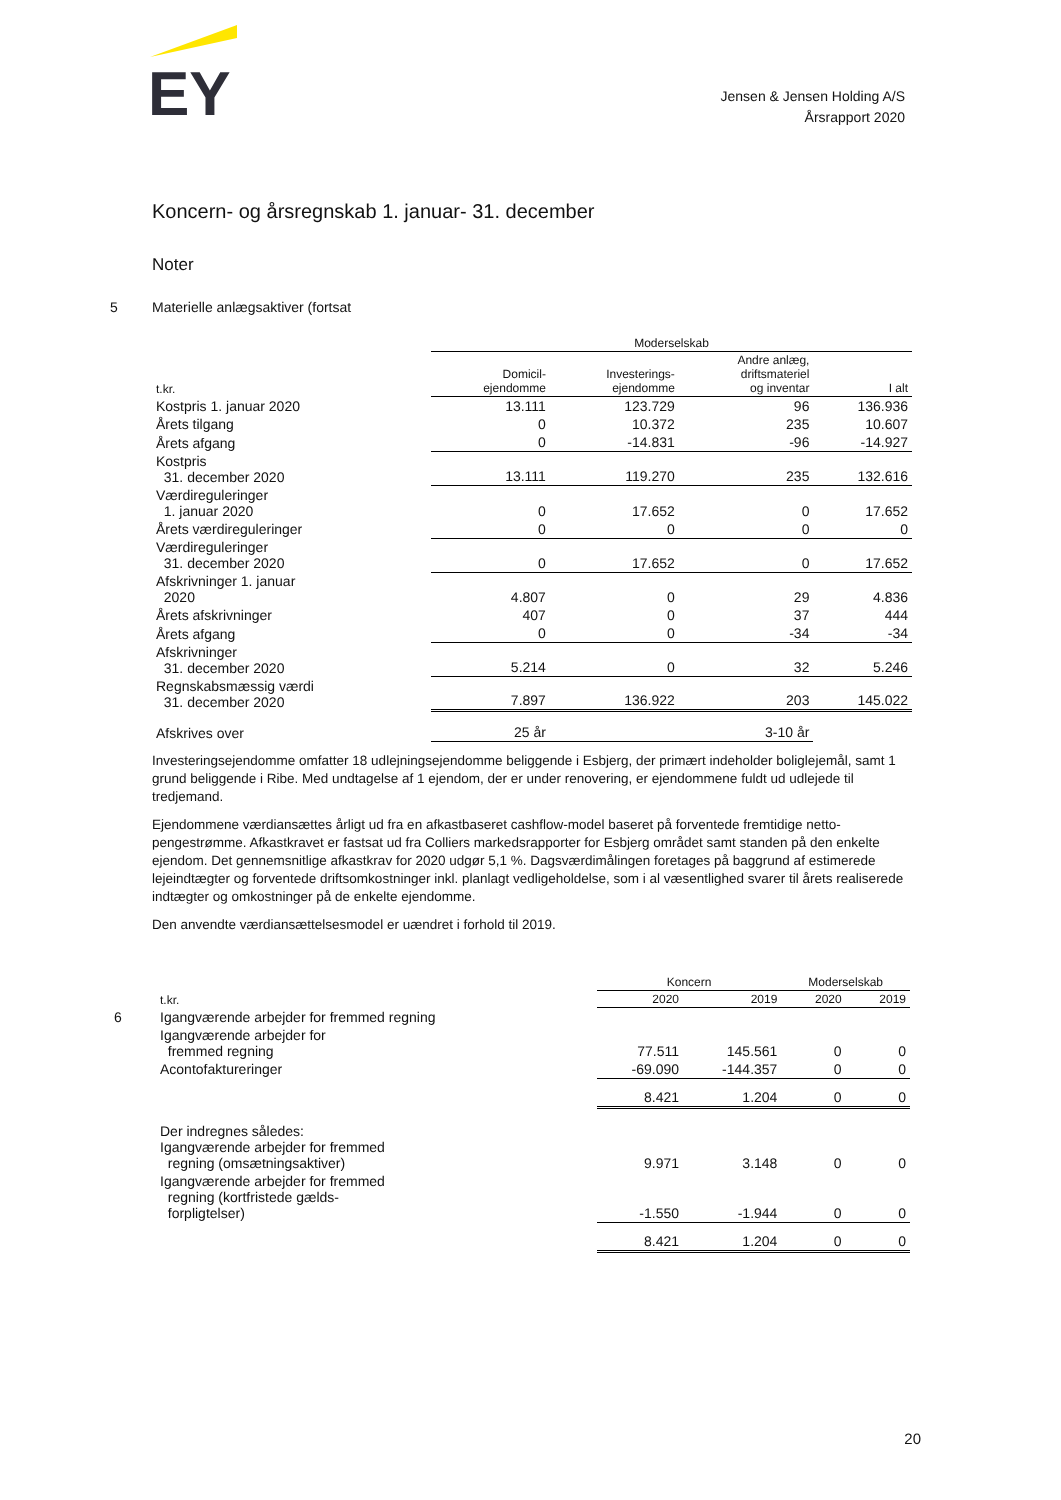EY
Jensen & Jensen Holding A/S
Årsrapport 2020
Koncern- og årsregnskab 1. januar- 31. december
Noter
5 Materielle anlægsaktiver (fortsat
| | Moderselskab | | | |
| --- | --- | --- | --- | --- |
| t.kr. | Domicil- ejendomme | Investerings- ejendomme | Andre anlæg, driftsmateriel og inventar | I alt |
| Kostpris 1. januar 2020 | 13.111 | 123.729 | 96 | 136.936 |
| Årets tilgang | 0 | 10.372 | 235 | 10.607 |
| Årets afgang | 0 | -14.831 | -96 | -14.927 |
| Kostpris 31. december 2020 | 13.111 | 119.270 | 235 | 132.616 |
| Værdireguleringer 1. januar 2020 | 0 | 17.652 | 0 | 17.652 |
| Årets værdireguleringer | 0 | 0 | 0 | 0 |
| Værdireguleringer 31. december 2020 | 0 | 17.652 | 0 | 17.652 |
| Afskrivninger 1. januar 2020 | 4.807 | 0 | 29 | 4.836 |
| Årets afskrivninger | 407 | 0 | 37 | 444 |
| Årets afgang | 0 | 0 | -34 | -34 |
| Afskrivninger 31. december 2020 | 5.214 | 0 | 32 | 5.246 |
| Regnskabsmæssig værdi 31. december 2020 | 7.897 | 136.922 | 203 | 145.022 |
| Afskrives over | 25 år | | 3-10 år | |
Investeringsejendomme omfatter 18 udlejningsejendomme beliggende i Esbjerg, der primært indeholder boliglejemål, samt 1 grund beliggende i Ribe. Med undtagelse af 1 ejendom, der er under renovering, er ejendommene fuldt ud udlejede til tredjemand.
Ejendommene værdiansættes årligt ud fra en afkastbaseret cashflow-model baseret på forventede fremtidige netto-pengestrømme. Afkastkravet er fastsat ud fra Colliers markedsrapporter for Esbjerg området samt standen på den enkelte ejendom. Det gennemsnitlige afkastkrav for 2020 udgør 5,1 %. Dagsværdimålingen foretages på baggrund af estimerede lejeindtægter og forventede driftsomkostninger inkl. planlagt vedligeholdelse, som i al væsentlighed svarer til årets realiserede indtægter og omkostninger på de enkelte ejendomme.
Den anvendte værdiansættelsesmodel er uændret i forhold til 2019.
| | | Koncern | | Moderselskab | |
| | t.kr. | 2020 | 2019 | 2020 | 2019 |
| 6 | Igangværende arbejder for fremmed regning | | | | |
| | Igangværende arbejder for fremmed regning | 77.511 | 145.561 | 0 | 0 |
| | Acontofaktureringer | -69.090 | -144.357 | 0 | 0 |
| | | 8.421 | 1.204 | 0 | 0 |
| | Der indregnes således: Igangværende arbejder for fremmed regning (omsætningsaktiver) | 9.971 | 3.148 | 0 | 0 |
| | Igangværende arbejder for fremmed regning (kortfristede gælds- forpligtelser) | -1.550 | -1.944 | 0 | 0 |
| | | 8.421 | 1.204 | 0 | 0 |
20